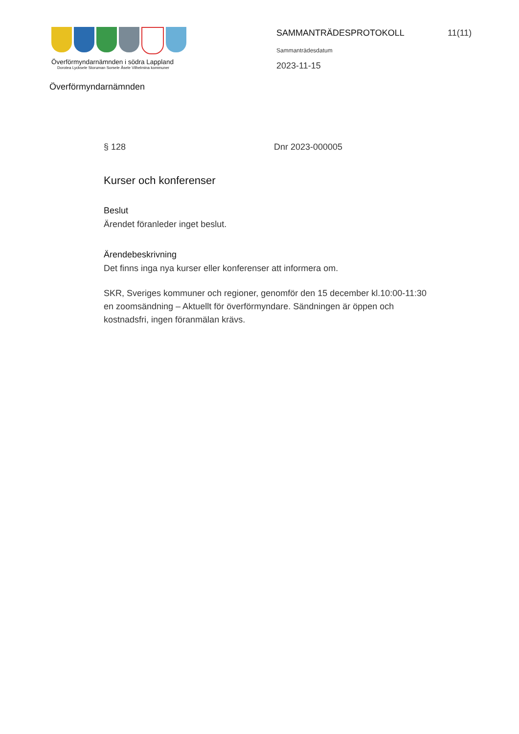Överförmyndarnämnden i södra Lappland
Dorotea Lycksele Storuman Sorsele Åsele Vilhelmina kommuner
SAMMANTRÄDESPROTOKOLL
Sammanträdesdatum
2023-11-15
11(11)
Överförmyndarnämnden
§ 128 Dnr 2023-000005
Kurser och konferenser
Beslut
Ärendet föranleder inget beslut.
Ärendebeskrivning
Det finns inga nya kurser eller konferenser att informera om.
SKR, Sveriges kommuner och regioner, genomför den 15 december kl.10:00-11:30 en zoomsändning – Aktuellt för överförmyndare. Sändningen är öppen och kostnadsfri, ingen föranmälan krävs.